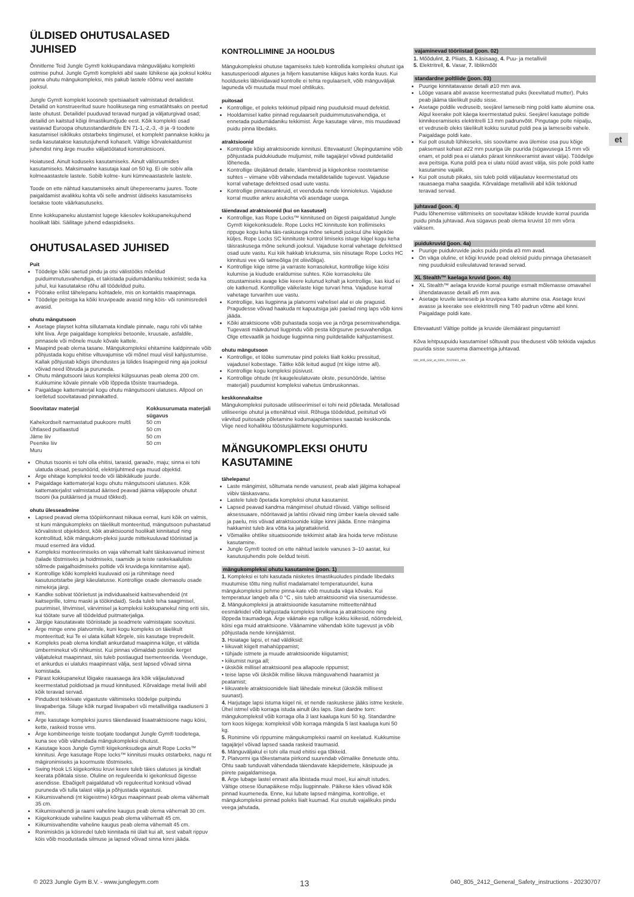et
ÜLDISED OHUTUSALASED JUHISED
Õnnitleme Teid Jungle Gym® kokkupandava mänguväljaku komplekti ostmise puhul. Jungle Gym® komplekti abil saate lühikese aja jooksul kokku panna ohutu mängukompleksi, mis pakub lastele rõõmu veel aastate jooksul.
Jungle Gym® komplekt koosneb spetsiaalselt valmistatud detailidest. Detailid on konstrueeritud suure hoolikusega ning esmatähtsaks on peetud laste ohutust. Detailidel puuduvad teravad nurgad ja väljaturgivad osad; detailid on kaitstud kõigi ilmastikumõjude eest. Kõik komplekti osad vastavad Euroopa ohutusstandarditele EN 71-1,-2,-3, -8 ja -9 toodete kasutamisel isiklikuks otstarbeks tingimusel, et komplekt pannakse kokku ja seda kasutatakse kasutusjuhendi kohaselt. Vältige kõrvalekaldumist juhendist ning ärge muutke väljatöötatud konstruktsiooni.
Hoiatused. Ainult koduseks kasutamiseks. Ainult välisruumides kasutamiseks. Maksimaalne kasutaja kaal on 50 kg. Ei ole sobiv alla kolmeaastastele lastele. Sobib kolme- kuni kümneaastastele lastele.
Toode on ette nähtud kasutamiseks ainult ühepereeramu juures. Toote paigaldamist avalikku kohta või selle andmist üldiseks kasutamiseks loetakse toote väärkasutuseks.
Enne kokkupaneku alustamist lugege käesolev kokkupanekujuhend hoolikalt läbi. Säilitage juhend edaspidiseks.
OHUTUSALASED JUHISED
Puit
Töödelge kõiki saetud pindu ja otsi välistööks mõeldud puiduimmutusvahendiga, et takistada puidumädaniku tekkimist; seda ka juhul, kui kasutatakse rõhu all töödeldud puitu.
Pöörake erilist tähelepanu kohtadele, mis on kontaktis maapinnaga.
Töödelge peitsiga ka kõiki kruvipeade avasid ning köis- või ronimisredeli avasid.
ohutu mängutsoon
Asetage playset kohta sillutamata kindlale pinnale, nagu rohi või tahke kiht liiva. Ärge paigaldage kompleksi betoonile, kruusale, asfaldile, pinnasele või mõnele muule kõvale kattele.
Maapind peab olema tasane. Mängukompleksi ehitamine kaldpinnale võib põhjustada kogu ehitise viltuvajumise või mõnel muul viisil kahjustumise. Kallak põhjustab kõigis ühendustes ja lülides lisapingeid ning aja jooksul võivad need lõtvuda ja puruneda.
Ohutu mängutsooni laius kompleksi külgsuunas peab olema 200 cm. Kukkumine kõvale pinnale võib lõppeda tõsiste traumadega.
Paigaldage kattematerjal kogu ohutu mängutsooni ulatuses. Allpool on loetletud soovitatavad pinnakatted.
| Soovitatav materjal | Kokkusurumata materjali sügavus |
| --- | --- |
| Kahekordselt narmastatud puukoore multš | 50 cm |
| Ühtlased puitlaastud | 50 cm |
| Jäme liiv | 50 cm |
| Peenike liiv | 50 cm |
| Muru | |
Ohutus tsoonis ei tohi olla ehitisi, tarasid, garaaže, maju; sinna ei tohi ulatuda oksad, pesunöörid, elektrijuhtmed ega muud objektid.
Ärge ehitage kompleksi teede või läbikäikude juurde.
Paigaldage kattematerjal kogu ohutu mängutsooni ulatuses. Kõik kattematerjalist valmistatud äärised peavad jääma väljapoole ohutut tsooni (ka puitäärised ja muud tõkked).
ohutu ülesseadmine
Lapsed peavad olema tööpiirkonnast niikaua eemal, kuni kõik on valmis, st kuni mängukompleks on täielikult monteeritud, mängutsoon puhastatud kõrvalistest objektidest, kõik atraktsioonid hoolikalt kinnitatud ning kontrollitud, kõik mängukom-pleksi juurde mittekuuluvad tööriistad ja muud esemed ära viidud.
Kompleksi monteerimiseks on vaja vähemalt kaht täiskasvanud inimest (talade tõstmiseks ja hoidmiseks, raamide ja teiste raskekaaluliste sõlmede paigalhoidmiseks poltide või kruvidega kinnitamise ajal).
Kontrollige kõiki komplekti kuuluvaid osi ja rühmitage need kasutusotstarbe järgi käeulatusse. Kontrollige osade olemasolu osade nimekirja järgi.
Kandke sobivat tööriietust ja individuaalseid kaitsevahendeid (nt kaitseprille, tolmu maski ja töökindaid). Seda tuleb teha saagimisel, puurimisel, lihvimisel, värvimisel ja kompleksi kokkupanekul ning eriti siis, kui töötate surve all töödeldud puitmaterjaliga.
Järgige kasutatavate tööriistade ja seadmete valmistajate soovitusi.
Ärge minge enne platvormile, kuni kogu kompleks on täielikult monteeritud; kui Te ei ulata küllalt kõrgele, siis kasutage trepredelit.
Kompleks peab olema kindlalt ankurdatud maapinna külge, et vältida ümberminekut või nihkumist. Kui pinnas võimaldab postide kerget väljatulekut maapinnast, siis tuleb postiaugud tsementeerida. Veenduge, et ankurdus ei ulatuks maapinnast välja, sest lapsed võivad sinna komistada.
Pärast kokkupanekut lõigake rauasaega ära kõik väljaulatuvad keermestatud poldiotsad ja muud kinnitused. Kõrvaldage metal liviili abil kõik teravad servad.
Pindudest tekkivate vigastuste vältimiseks töödelge puitpindu liivapaberiga. Siluge kõik nurgad liivapaberi või metalliviiliga raadiuseni 3 mm.
Ärge kasutage kompleksi juures täiendavaid lisaatraktsioone nagu köisi, kette, raskeid trosse vms.
Ärge kombineerige teiste tootjate toodangut Jungle Gym® toodetega, kuna see võib vähendada mängukompleksi ohutust.
Kasutage koos Jungle Gym® kiigekonksudega ainult Rope Locks™ kinnitusi. Ärge kasutage Rope locks™ kinnitusi muuks otstarbeks, nagu nt mägironimiseks ja koormuste tõstmiseks.
Swing Hook LS kiigekonksu kruvi keere tuleb täies ulatuses ja kindlalt keerata põiktala sisse. Oluline on reguleerida ki igekonksud õigesse asendisse. Ebaõigelt paigaldatud või reguleeritud konksud võivad puruneda või tulla talast välja ja põhjustada vigastusi.
Kiikumisvahendi (nt kiigeistme) kõrgus maapinnast peab olema vähemalt 35 cm.
Kiikumisvahendi ja raami vaheline kaugus peab olema vähemalt 30 cm.
Kiigekonksude vaheline kaugus peab olema vähemalt 45 cm.
Kiikumisvahendite vaheline kaugus peab olema vähemalt 45 cm.
Ronimisköis ja köisredel tuleb kinnitada nii ülalt kui alt, sest vabalt rippuv köis võib moodustada silmuse ja lapsed võivad sinna kinni jääda.
KONTROLLIMINE JA HOOLDUS
Mängukompleksi ohutuse tagamiseks tuleb kontrollida kompleksi ohutust iga kasutusperioodi alguses ja hiljem kasutamise käigus kaks korda kuus. Kui hoolduseks läbiviidavaid kontrolle ei tehta regulaarselt, võib mänguväljak laguneda või muutuda muul moel ohtlikuks.
puitosad
Kontrollige, et poleks tekkinud pilpaid ning puuduksid muud defektid.
Hooldamisel katke pinnad regulaarselt puiduimmutusvahendiga, et ennetada puidumädaniku tekkimist. Ärge kasutage värve, mis muudavad puidu pinna libedaks.
atraktsioonid
Kontrollige kõigi atraktsioonide kinnitusi. Ettevaatust! Ülepingutamine võib põhjustada puidukiudude muljumist, mille tagajärjel võivad puitdetailid lõheneda.
Kontrollige ülejäänud detaile, klambreid ja kiigekonkse roostetamise suhtes – viimane võib vähendada metalldetailide tugevust. Vajaduse korral vahetage defektsed osad uute vastu.
Kontrollige pinnaseankruid, et veenduda nende kinniolekus. Vajaduse korral muutke ankru asukohta või asendage uuega.
täiendavad atraktsioonid (kui on kasutusel)
Kontrollige, kas Rope Locks™ kinnitused on õigesti paigaldatud Jungle Gym® kiigekonksudele. Rope Locks HC kinnituste kon trollimiseks rippuge kogu keha täis-raskusega mõne sekundi jooksul ühe kiigeköie küljes. Rope Locks SC kinnituste kontrol limiseks istuge kiigel kogu keha täisraskusega mõne sekundi jooksul. Vajaduse korral vahetage defektsed osad uute vastu. Kui kiik hakkab kriuksuma, siis niisutage Rope Locks HC kinnitusi vee või taimeõliga (nt oliiviõliga).
Kontrollige kiige istme ja varraste korrasolekut, kontrollige kiige köisi kulumise ja kiudude eraldumise suhtes. Köie korrasoleku üle otsustamiseks avage köie keere kulunud kohalt ja kontrollige, kas kiud ei ole katkenud. Kontrollige väikelaste kiige turvari hma. Vajaduse korral vahetage turvarihm uue vastu.
Kontrollige, kas liugpinna ja platvormi vahelisel alal ei ole pragusid. Pragudesse võivad haakuda nt kapuutsiga jaki paelad ning laps võib kinni jääda.
Kõiki atraktsioone võib puhastada sooja vee ja nõrga pesemisvahendiga. Tugevasti määrdunud liugpindu võib pesta kõrgsurve pesuvahendiga. Olge ettevaatlik ja hoiduge liugpinna ning puitdetailide kahjustamisest.
ohutu mängutsoon
Kontrollige, et lööke summutav pind poleks liialt kokku pressitud, vajadusel kobestage. Täitke kõik leitud augud (nt kiige istme all).
Kontrollige kogu kompleksi püsivust.
Kontrollige ohtude (nt kaugeleulatuvate okste, pesunööride, lahtise materjali) puudumist kompleksi vahetus ümbruskonnas.
keskkonnakaitse
Mängukompleksi puitosade utiliseerimisel ei tohi neid põletada. Metallosad utiliseerige ohutul ja ettenähtud viisil. Rõhuga töödeldud, peitsitud või värvitud puitosade põletamine kodumajapidamises saastab keskkonda. Viige need kohalikku tööstusjäätmete kogumispunkti.
MÄNGUKOMPLEKSI OHUTU KASUTAMINE
tähelepanu!
Laste mängimist, sõltumata nende vanusest, peab alati jälgima kohapeal viibiv täiskasvanu.
Lastele tuleb õpetada kompleksi ohutut kasutamist.
Lapsed peavad kandma mängimisel ohutuid rõivaid. Vältige selliseid aksessuaare, nööritavaid ja lahtisi rõivaid ning ümber kaela olevaid salle ja paelu, mis võivad atraktsioonide külge kinni jääda. Enne mängima hakkamist tuleb ära võtta ka jalgrattakiivrid.
Võimalike ohtlike situatsioonide tekkimist aitab ära hoida terve mõistuse kasutamine.
Jungle Gym® tooted on ette nähtud lastele vanuses 3–10 aastat, kui kasutusjuhendis pole öeldud teisiti.
mängukompleksi ohutu kasutamine (joon. 1)
1. Kompleksi ei tohi kasutada niisketes ilmastikuoludes pindade libedaks muutumise tõttu ning nullist madalamatel temperatuuridel, kuna mängukompleksi pehme pinna-kate võib muutuda väga kõvaks. Kui temperatuur langeb alla 0 °C , siis tuleb atraktsioonid viia siseruumidesse.
2. Mängukompleksi ja atraktsioonide kasutamine mitteettenähtud eesmärkidel võib kahjustada kompleksi tervikuna ja atraktsioone ning lõppeda traumadega. Ärge väänake ega rullige kokku kiikesid, nöörredeleid, köisi ega muid atraktsioone. Väänamine vähendab köite tugevust ja võib põhjustada nende kinnijäämist.
3. Hoiatage lapsi, et nad väldiksid:
• liikuvalt kiigelt mahahüppamist;
• tühjade istmete ja muude atraktsioonide kiigutamist;
• kiikumist nurga all;
• ükskõik millisel atraktsioonil pea allapoole rippumist;
• teise lapse või ükskõik millise liikuva mänguvahendi haaramist ja peatamist;
• liikuvatele atraktsioonidele liialt lähedale minekut (ükskõik millisest suunast).
4. Harjutage lapsi istuma kiigel nii, et nende raskuskese jääks istme keskele. Ühel istmel võib korraga istuda ainult üks laps. Stan dardne torn: mängukompleksil võib korraga olla 3 last kaaluga kuni 50 kg. Standardne torn koos kiigega: kompleksil võib korraga mängida 5 last kaaluga kuni 50 kg.
5. Ronimine või rippumine mängukompleksi raamil on keelatud. Kukkumise tagajärjel võivad lapsed saada raskeid traumasid.
6. Mänguväljakul ei tohi olla muid ehitisi ega tõkkeid.
7. Platvormi iga tõkestamata piirkond suurendab võimalike õnnetuste ohtu. Ohtu saab tunduvalt vähendada täiendavate käepidemete, käsipuude ja piirete paigaldamisega.
8. Ärge lubage lastel ennast alla libistada muul moel, kui ainult istudes. Vältige otsese lõunapäikese mõju liugpinnale. Päikese käes võivad kõik pinnad kuumeneda. Enne, kui lubate lapsed mängima, kontrollige, et mängukompleksi pinnad poleks liialt kuumad. Kui osutub vajalikuks pindu veega jahutada,
vajaminevad tööriistad (joon. 02)
1. Mõõdulint, 2. Pliiats, 3. Käsisaag, 4. Puu- ja metalliviil
5. Elektritrell, 6. Vasar, 7. liblikmõõt
standardne poltliide (joon. 03)
Puurige kinnitatavasse detaili ø10 mm ava.
Lööge vasara abil avasse keermestatud puks (keevitatud mutter). Puks peab jääma täielikult puidu sisse.
Asetage poldile vedruseib, seejärel lameseib ning poldi katte alumine osa. Algul keerake polt käega keermestatud puksi. Seejärel kasutage poltide kinnikeeramiseks elektritrelli 13 mm padrunvõtit. Pingutage polte niipalju, et vedruseib oleks täielikult kokku surutud poldi pea ja lameseibi vahele. Paigaldage poldi kate.
Kui polt osutub lühikeseks, siis soovitame ava ülemise osa puu kõige paksemast kohast ø22 mm puuriga üle puurida (sügavusega 15 mm või enam, et poldi pea ei ulatuks pärast kinnikeeramist avast välja). Töödelge ava peitsiga. Kuna poldi pea ei ulatu nüüd avast välja, siis pole poldi katte kasutamine vajalik.
Kui polt osutub pikaks, siis tuleb poldi väljaulatuv keermestatud ots rauasaega maha saagida. Kõrvaldage metalliviili abil kõik tekkinud teravad servad.
juhtavad (joon. 4)
Puidu lõhenemise vältimiseks on soovitatav kõikide kruvide korral puurida puidu pinda juhtavad. Ava sügavus peab olema kruvist 10 mm võrra väiksem.
puidukruvid (joon. 4a)
Puurige puidukruvide jaoks puidu pinda ø3 mm avad.
On väga oluline, et kõigi kruvide pead oleksid puidu pinnaga ühetasaselt ning puuduksid esileulatuvad teravad servad.
XL Stealth™ kaelaga kruvid (joon. 4b)
XL Stealth™ aelaga kruvide korral puurige esmalt mõlemasse omavahel ühendatavasse detaili ø5 mm ava.
Asetage kruvile lameseib ja kruvipea katte alumine osa. Asetage kruvi avasse ja keerake see elektritrelli ning T40 padrun võtme abil kinni. Paigaldage poldi kate.
Ettevaatust! Vältige poltide ja kruvide ülemäärast pingutamist!
Kõva lehtpuupuidu kasutamisel sõltuvalt puu tihedusest võib tekkida vajadus puurida sisse suurema diameetriga juhtavad.
040_805_GSI_et_0300_20120911_nIA
© 2023 Jungle Gym B.V. - www.junglegym.com 13 040_805_2412_General_Safety_instructions - 20230707